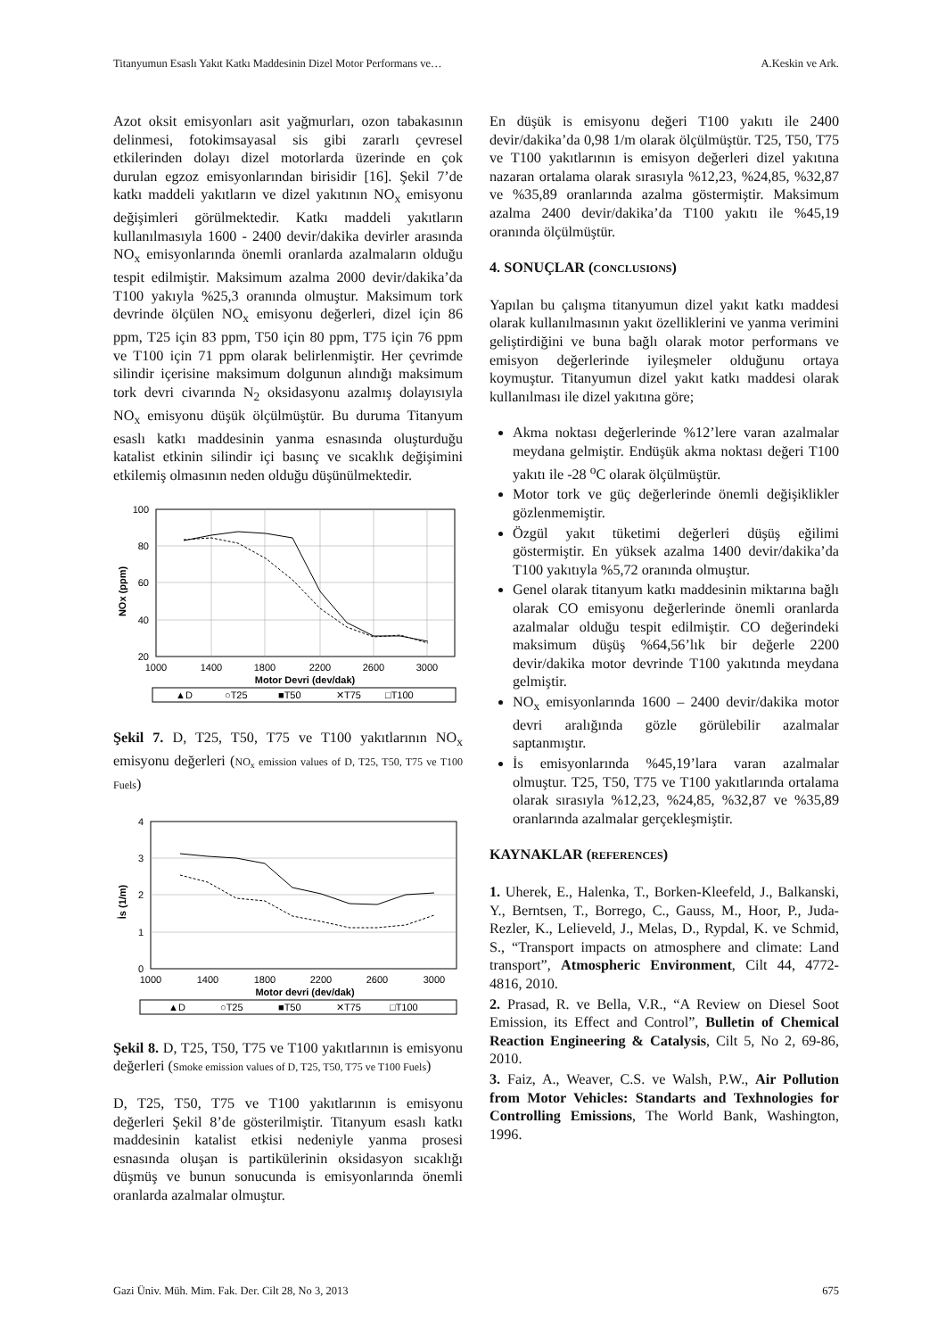Titanyumun Esaslı Yakıt Katkı Maddesinin Dizel Motor Performans ve… A.Keskin ve Ark.
Azot oksit emisyonları asit yağmurları, ozon tabakasının delinmesi, fotokimsayasal sis gibi zararlı çevresel etkilerinden dolayı dizel motorlarda üzerinde en çok durulan egzoz emisyonlarından birisidir [16]. Şekil 7’de katkı maddeli yakıtların ve dizel yakıtının NO<sub>x</sub> emisyonu değişimleri görülmektedir. Katkı maddeli yakıtların kullanılmasıyla 1600 - 2400 devir/dakika devirler arasında NO<sub>x</sub> emisyonlarında önemli oranlarda azalmaların olduğu tespit edilmiştir. Maksimum azalma 2000 devir/dakika’da T100 yakıyla %25,3 oranında olmuştur. Maksimum tork devrinde ölçülen NO<sub>x</sub> emisyonu değerleri, dizel için 86 ppm, T25 için 83 ppm, T50 için 80 ppm, T75 için 76 ppm ve T100 için 71 ppm olarak belirlenmiştir. Her çevrimde silindir içerisine maksimum dolgunun alındığı maksimum tork devri civarında N<sub>2</sub> oksidasyonu azalmış dolayısıyla NO<sub>x</sub> emisyonu düşük ölçülmüştür. Bu duruma Titanyum esaslı katkı maddesinin yanma esnasında oluşturduğu katalist etkinin silindir içi basınç ve sıcaklık değişimini etkilemiş olmasının neden olduğu düşünülmektedir.
100
80
60
40
20
1000
1400
1800
2200
2600
3000
Motor Devri (dev/dak)
NOx (ppm)
▲D
○T25
■T50
✕T75
□T100
Şekil 7. D, T25, T50, T75 ve T100 yakıtlarının NO<sub>x</sub> emisyonu değerleri (NO<sub>x</sub> emission values of D, T25, T50, T75 ve T100 Fuels)
4
3
2
1
0
1000
1400
1800
2200
2600
3000
Motor devri (dev/dak)
İs (1/m)
▲D
○T25
■T50
✕T75
□T100
Şekil 8. D, T25, T50, T75 ve T100 yakıtlarının is emisyonu değerleri (Smoke emission values of D, T25, T50, T75 ve T100 Fuels)
D, T25, T50, T75 ve T100 yakıtlarının is emisyonu değerleri Şekil 8’de gösterilmiştir. Titanyum esaslı katkı maddesinin katalist etkisi nedeniyle yanma prosesi esnasında oluşan is partikülerinin oksidasyon sıcaklığı düşmüş ve bunun sonucunda is emisyonlarında önemli oranlarda azalmalar olmuştur.
En düşük is emisyonu değeri T100 yakıtı ile 2400 devir/dakika’da 0,98 1/m olarak ölçülmüştür. T25, T50, T75 ve T100 yakıtlarının is emisyon değerleri dizel yakıtına nazaran ortalama olarak sırasıyla %12,23, %24,85, %32,87 ve %35,89 oranlarında azalma göstermiştir. Maksimum azalma 2400 devir/dakika’da T100 yakıtı ile %45,19 oranında ölçülmüştür.
4. SONUÇLAR (CONCLUSIONS)
Yapılan bu çalışma titanyumun dizel yakıt katkı maddesi olarak kullanılmasının yakıt özelliklerini ve yanma verimini geliştirdiğini ve buna bağlı olarak motor performans ve emisyon değerlerinde iyileşmeler olduğunu ortaya koymuştur. Titanyumun dizel yakıt katkı maddesi olarak kullanılması ile dizel yakıtına göre;
Akma noktası değerlerinde %12’lere varan azalmalar meydana gelmiştir. Endüşük akma noktası değeri T100 yakıtı ile -28 <sup>o</sup>C olarak ölçülmüştür.
Motor tork ve güç değerlerinde önemli değişiklikler gözlenmemiştir.
Özgül yakıt tüketimi değerleri düşüş eğilimi göstermiştir. En yüksek azalma 1400 devir/dakika’da T100 yakıtıyla %5,72 oranında olmuştur.
Genel olarak titanyum katkı maddesinin miktarına bağlı olarak CO emisyonu değerlerinde önemli oranlarda azalmalar olduğu tespit edilmiştir. CO değerindeki maksimum düşüş %64,56’lık bir değerle 2200 devir/dakika motor devrinde T100 yakıtında meydana gelmiştir.
NO<sub>x</sub> emisyonlarında 1600 – 2400 devir/dakika motor devri aralığında gözle görülebilir azalmalar saptanmıştır.
İs emisyonlarında %45,19’lara varan azalmalar olmuştur. T25, T50, T75 ve T100 yakıtlarında ortalama olarak sırasıyla %12,23, %24,85, %32,87 ve %35,89 oranlarında azalmalar gerçekleşmiştir.
KAYNAKLAR (REFERENCES)
1. Uherek, E., Halenka, T., Borken-Kleefeld, J., Balkanski, Y., Berntsen, T., Borrego, C., Gauss, M., Hoor, P., Juda-Rezler, K., Lelieveld, J., Melas, D., Rypdal, K. ve Schmid, S., “Transport impacts on atmosphere and climate: Land transport”, Atmospheric Environment, Cilt 44, 4772-4816, 2010.
2. Prasad, R. ve Bella, V.R., “A Review on Diesel Soot Emission, its Effect and Control”, Bulletin of Chemical Reaction Engineering & Catalysis, Cilt 5, No 2, 69-86, 2010.
3. Faiz, A., Weaver, C.S. ve Walsh, P.W., Air Pollution from Motor Vehicles: Standarts and Texhnologies for Controlling Emissions, The World Bank, Washington, 1996.
Gazi Üniv. Müh. Mim. Fak. Der. Cilt 28, No 3, 2013 675